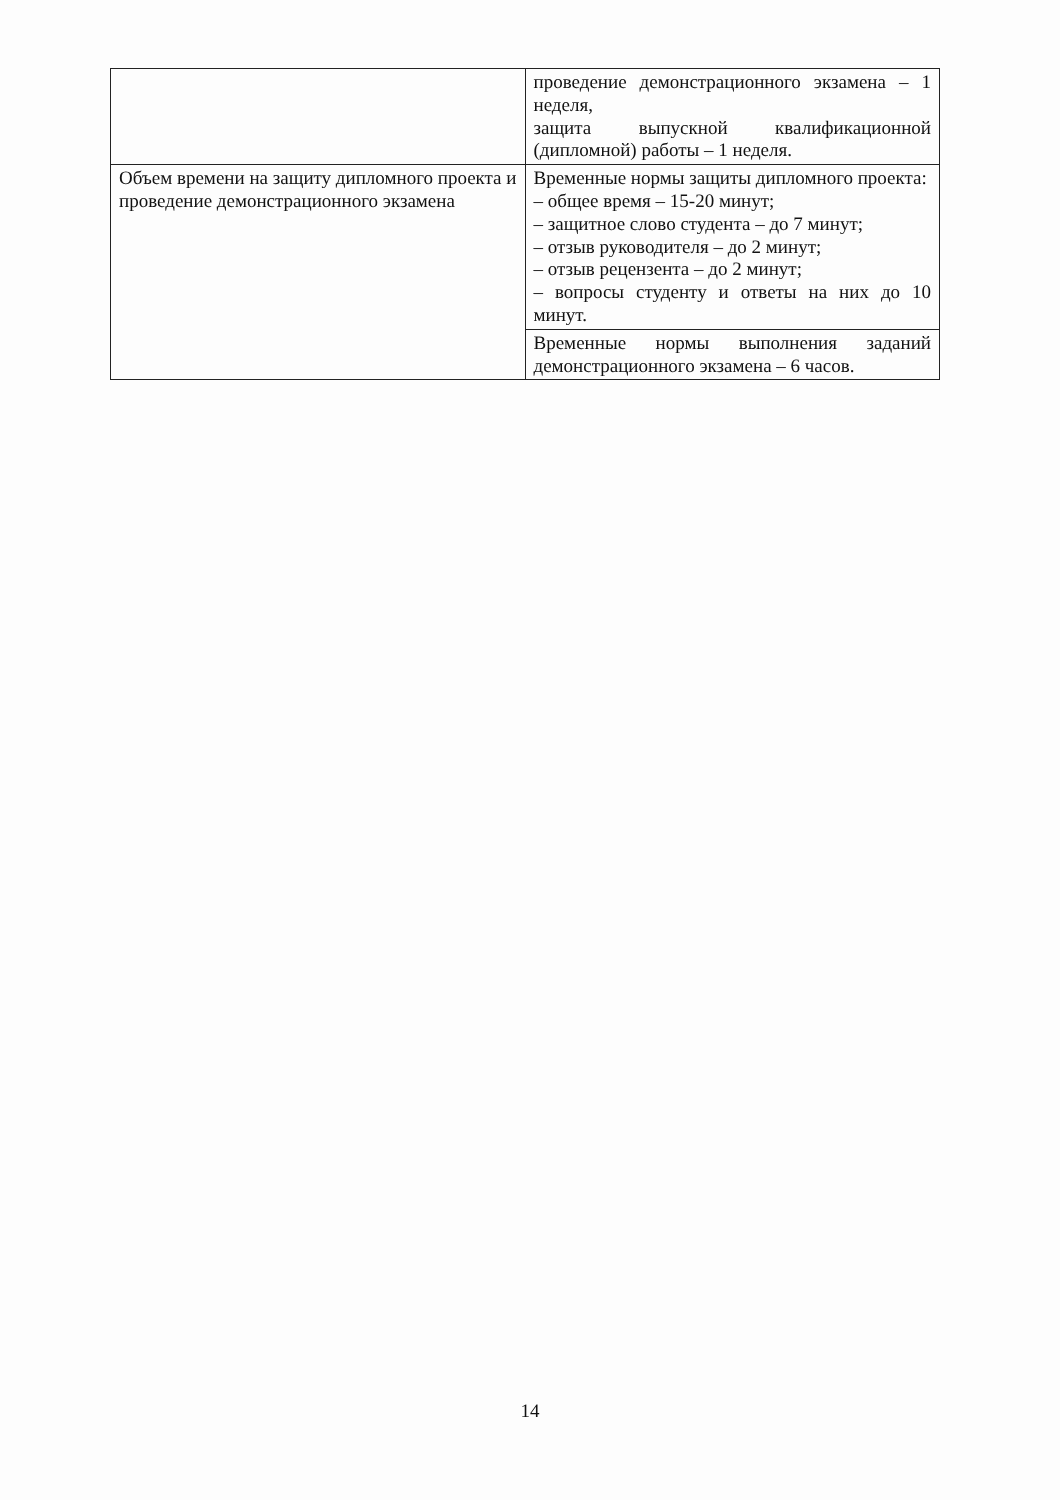| | проведение демонстрационного экзамена – 1 неделя, защита выпускной квалификационной (дипломной) работы – 1 неделя. |
| Объем времени на защиту дипломного проекта и проведение демонстрационного экзамена | Временные нормы защиты дипломного проекта: – общее время – 15-20 минут; – защитное слово студента – до 7 минут; – отзыв руководителя – до 2 минут; – отзыв рецензента – до 2 минут; – вопросы студенту и ответы на них до 10 минут. |
| | Временные нормы выполнения заданий демонстрационного экзамена – 6 часов. |
14